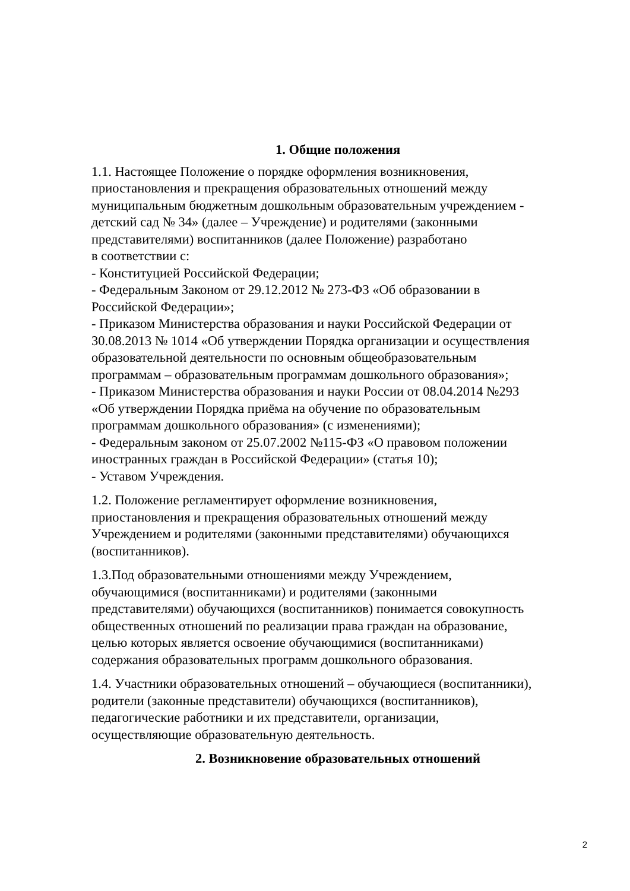1. Общие положения
1.1. Настоящее Положение о порядке оформления возникновения,
приостановления и прекращения образовательных отношений между
муниципальным бюджетным дошкольным образовательным учреждением -
детский сад № 34» (далее – Учреждение) и родителями (законными
представителями) воспитанников (далее Положение) разработано
в соответствии с:
- Конституцией Российской Федерации;
- Федеральным Законом от 29.12.2012 № 273-ФЗ «Об образовании в
Российской Федерации»;
- Приказом Министерства образования и науки Российской Федерации от
30.08.2013 № 1014 «Об утверждении Порядка организации и осуществления
образовательной деятельности по основным общеобразовательным
программам – образовательным программам дошкольного образования»;
- Приказом Министерства образования и науки России от 08.04.2014 №293
«Об утверждении Порядка приёма на обучение по образовательным
программам дошкольного образования» (с изменениями);
- Федеральным законом от 25.07.2002 №115-ФЗ «О правовом положении
иностранных граждан в Российской Федерации» (статья 10);
- Уставом Учреждения.
1.2. Положение регламентирует оформление возникновения,
приостановления и прекращения образовательных отношений между
Учреждением и родителями (законными представителями) обучающихся
(воспитанников).
1.3.Под образовательными отношениями между Учреждением,
обучающимися (воспитанниками) и родителями (законными
представителями) обучающихся (воспитанников) понимается совокупность
общественных отношений по реализации права граждан на образование,
целью которых является освоение обучающимися (воспитанниками)
содержания образовательных программ дошкольного образования.
1.4. Участники образовательных отношений – обучающиеся (воспитанники),
родители (законные представители) обучающихся (воспитанников),
педагогические работники и их представители, организации,
осуществляющие образовательную деятельность.
2. Возникновение образовательных отношений
2